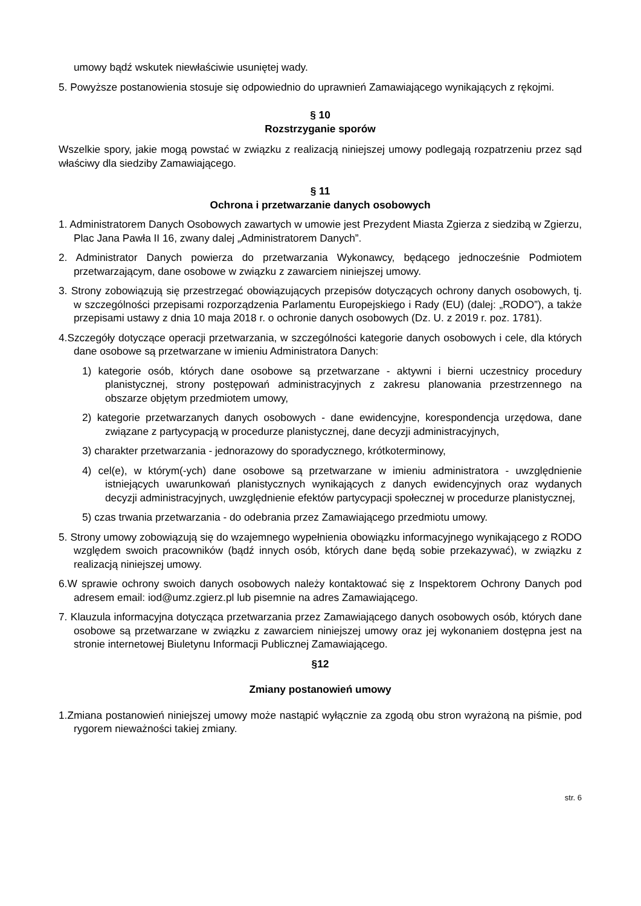umowy bądź wskutek niewłaściwie usuniętej wady.
5. Powyższe postanowienia stosuje się odpowiednio do uprawnień Zamawiającego wynikających z rękojmi.
§ 10
Rozstrzyganie sporów
Wszelkie spory, jakie mogą powstać w związku z realizacją niniejszej umowy podlegają rozpatrzeniu przez sąd właściwy dla siedziby Zamawiającego.
§ 11
Ochrona i przetwarzanie danych osobowych
1. Administratorem Danych Osobowych zawartych w umowie jest Prezydent Miasta Zgierza z siedzibą w Zgierzu, Plac Jana Pawła II 16, zwany dalej „Administratorem Danych”.
2. Administrator Danych powierza do przetwarzania Wykonawcy, będącego jednocześnie Podmiotem przetwarzającym, dane osobowe w związku z zawarciem niniejszej umowy.
3. Strony zobowiązują się przestrzegać obowiązujących przepisów dotyczących ochrony danych osobowych, tj. w szczególności przepisami rozporządzenia Parlamentu Europejskiego i Rady (EU) (dalej: „RODO”), a także przepisami ustawy z dnia 10 maja 2018 r. o ochronie danych osobowych (Dz. U. z 2019 r. poz. 1781).
4.Szczegóły dotyczące operacji przetwarzania, w szczególności kategorie danych osobowych i cele, dla których dane osobowe są przetwarzane w imieniu Administratora Danych:
1) kategorie osób, których dane osobowe są przetwarzane - aktywni i bierni uczestnicy procedury planistycznej, strony postępowań administracyjnych z zakresu planowania przestrzennego na obszarze objętym przedmiotem umowy,
2) kategorie przetwarzanych danych osobowych - dane ewidencyjne, korespondencja urzędowa, dane związane z partycypacją w procedurze planistycznej, dane decyzji administracyjnych,
3) charakter przetwarzania - jednorazowy do sporadycznego, krótkoterminowy,
4) cel(e), w którym(-ych) dane osobowe są przetwarzane w imieniu administratora - uwzględnienie istniejących uwarunkowań planistycznych wynikających z danych ewidencyjnych oraz wydanych decyzji administracyjnych, uwzględnienie efektów partycypacji społecznej w procedurze planistycznej,
5) czas trwania przetwarzania - do odebrania przez Zamawiającego przedmiotu umowy.
5. Strony umowy zobowiązują się do wzajemnego wypełnienia obowiązku informacyjnego wynikającego z RODO względem swoich pracowników (bądź innych osób, których dane będą sobie przekazywać), w związku z realizacją niniejszej umowy.
6.W sprawie ochrony swoich danych osobowych należy kontaktować się z Inspektorem Ochrony Danych pod adresem email: iod@umz.zgierz.pl lub pisemnie na adres Zamawiającego.
7. Klauzula informacyjna dotycząca przetwarzania przez Zamawiającego danych osobowych osób, których dane osobowe są przetwarzane w związku z zawarciem niniejszej umowy oraz jej wykonaniem dostępna jest na stronie internetowej Biuletynu Informacji Publicznej Zamawiającego.
§12
Zmiany postanowień umowy
1.Zmiana postanowień niniejszej umowy może nastąpić wyłącznie za zgodą obu stron wyrażoną na piśmie, pod rygorem nieważności takiej zmiany.
str. 6